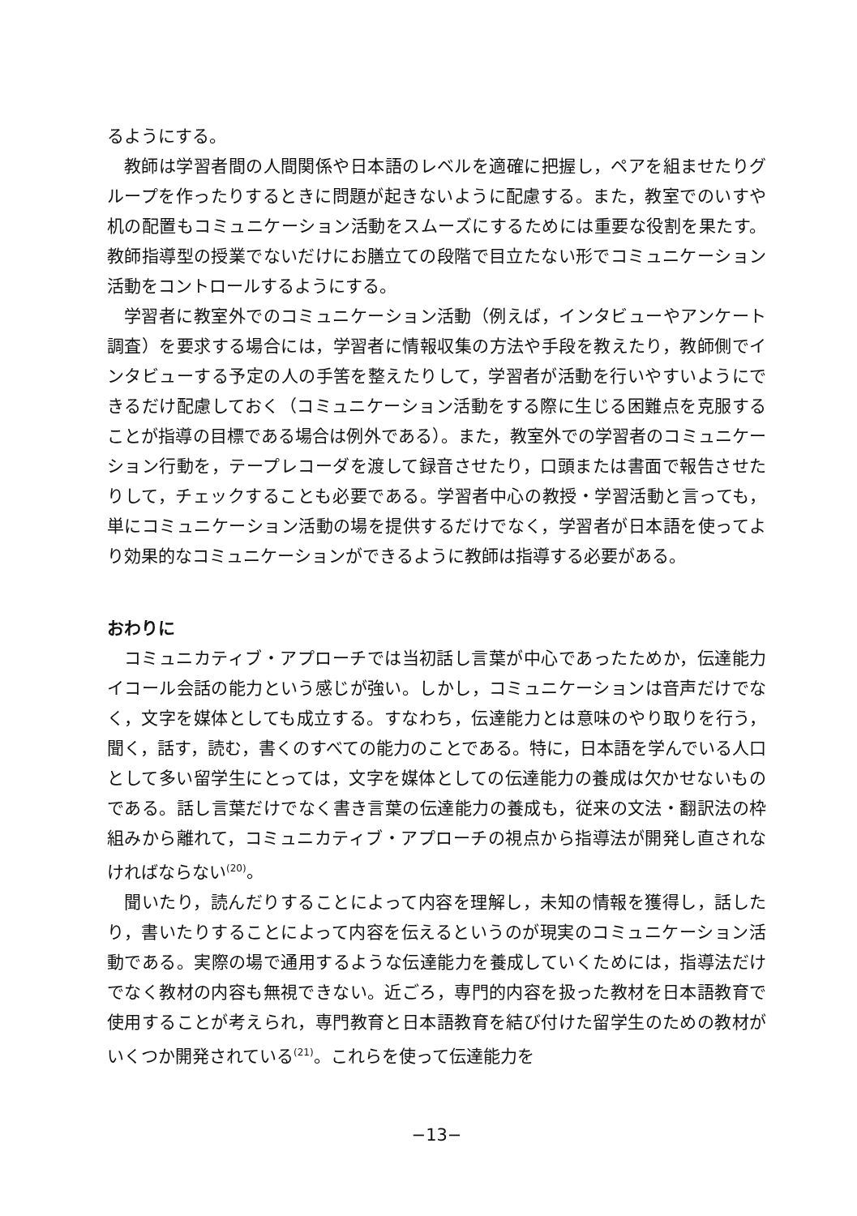るようにする。
教師は学習者間の人間関係や日本語のレベルを適確に把握し，ペアを組ませたりグループを作ったりするときに問題が起きないように配慮する。また，教室でのいすや机の配置もコミュニケーション活動をスムーズにするためには重要な役割を果たす。教師指導型の授業でないだけにお膳立ての段階で目立たない形でコミュニケーション活動をコントロールするようにする。
学習者に教室外でのコミュニケーション活動（例えば，インタビューやアンケート調査）を要求する場合には，学習者に情報収集の方法や手段を教えたり，教師側でインタビューする予定の人の手筈を整えたりして，学習者が活動を行いやすいようにできるだけ配慮しておく（コミュニケーション活動をする際に生じる困難点を克服することが指導の目標である場合は例外である）。また，教室外での学習者のコミュニケーション行動を，テープレコーダを渡して録音させたり，口頭または書面で報告させたりして，チェックすることも必要である。学習者中心の教授・学習活動と言っても，単にコミュニケーション活動の場を提供するだけでなく，学習者が日本語を使ってより効果的なコミュニケーションができるように教師は指導する必要がある。
おわりに
コミュニカティブ・アプローチでは当初話し言葉が中心であったためか，伝達能力イコール会話の能力という感じが強い。しかし，コミュニケーションは音声だけでなく，文字を媒体としても成立する。すなわち，伝達能力とは意味のやり取りを行う，聞く，話す，読む，書くのすべての能力のことである。特に，日本語を学んでいる人口として多い留学生にとっては，文字を媒体としての伝達能力の養成は欠かせないものである。話し言葉だけでなく書き言葉の伝達能力の養成も，従来の文法・翻訳法の枠組みから離れて，コミュニカティブ・アプローチの視点から指導法が開発し直されなければならない<sup>(20)</sup>。
聞いたり，読んだりすることによって内容を理解し，未知の情報を獲得し，話したり，書いたりすることによって内容を伝えるというのが現実のコミュニケーション活動である。実際の場で通用するような伝達能力を養成していくためには，指導法だけでなく教材の内容も無視できない。近ごろ，専門的内容を扱った教材を日本語教育で使用することが考えられ，専門教育と日本語教育を結び付けた留学生のための教材がいくつか開発されている<sup>(21)</sup>。これらを使って伝達能力を
−13−